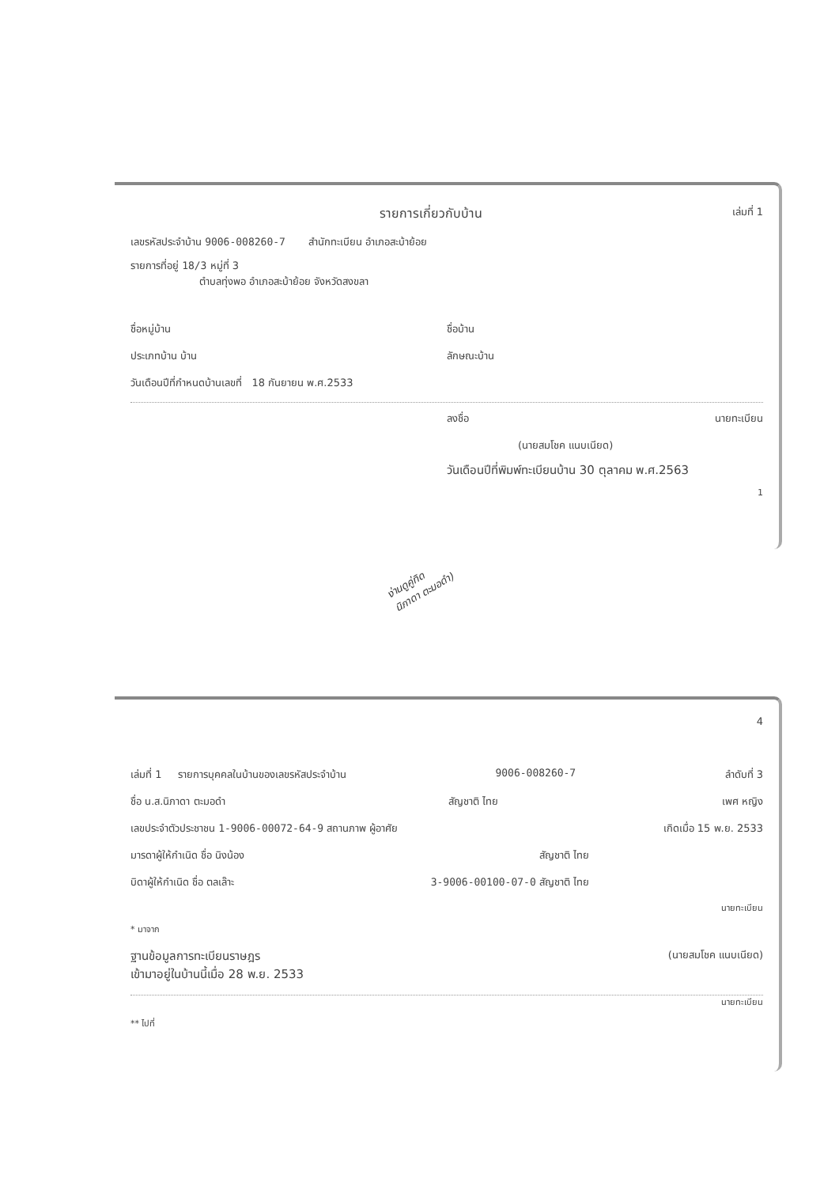รายการเกี่ยวกับบ้าน เล่มที่ 1
เลขรหัสประจำบ้าน 9006-008260-7 สำนักทะเบียน อำเภอสะบ้าย้อย
รายการที่อยู่ 18/3 หมู่ที่ 3
ตำบลทุ่งพอ อำเภอสะบ้าย้อย จังหวัดสงขลา
ชื่อหมู่บ้าน ชื่อบ้าน
ประเภทบ้าน บ้าน ลักษณะบ้าน
วันเดือนปีที่กำหนดบ้านเลขที่ 18 กันยายน พ.ศ.2533
ลงชื่อ นายทะเบียน
(นายสมโชค แนบเนียด)
วันเดือนปีที่พิมพ์ทะเบียนบ้าน 30 ตุลาคม พ.ศ.2563
1
ง่านดูคู่ทิด
นิภาดา ตะมอดำ)
4
เล่มที่ 1 รายการบุคคลในบ้านของเลขรหัสประจำบ้าน 9006-008260-7 ลำดับที่ 3
ชื่อ น.ส.นิภาดา ตะมอดำ สัญชาติ ไทย เพศ หญิง
เลขประจำตัวประชาชน 1-9006-00072-64-9 สถานภาพ ผู้อาศัย เกิดเมื่อ 15 พ.ย. 2533
มารดาผู้ให้กำเนิด ชื่อ นิงน้อง สัญชาติ ไทย
บิดาผู้ให้กำเนิด ชื่อ ตลเล๊าะ 3-9006-00100-07-0 สัญชาติ ไทย
นายทะเบียน
* มาจาก
ฐานข้อมูลการทะเบียนราษฎร
เข้ามาอยู่ในบ้านนี้เมื่อ 28 พ.ย. 2533 (นายสมโชค แนบเนียด)
นายทะเบียน
** ไปที่